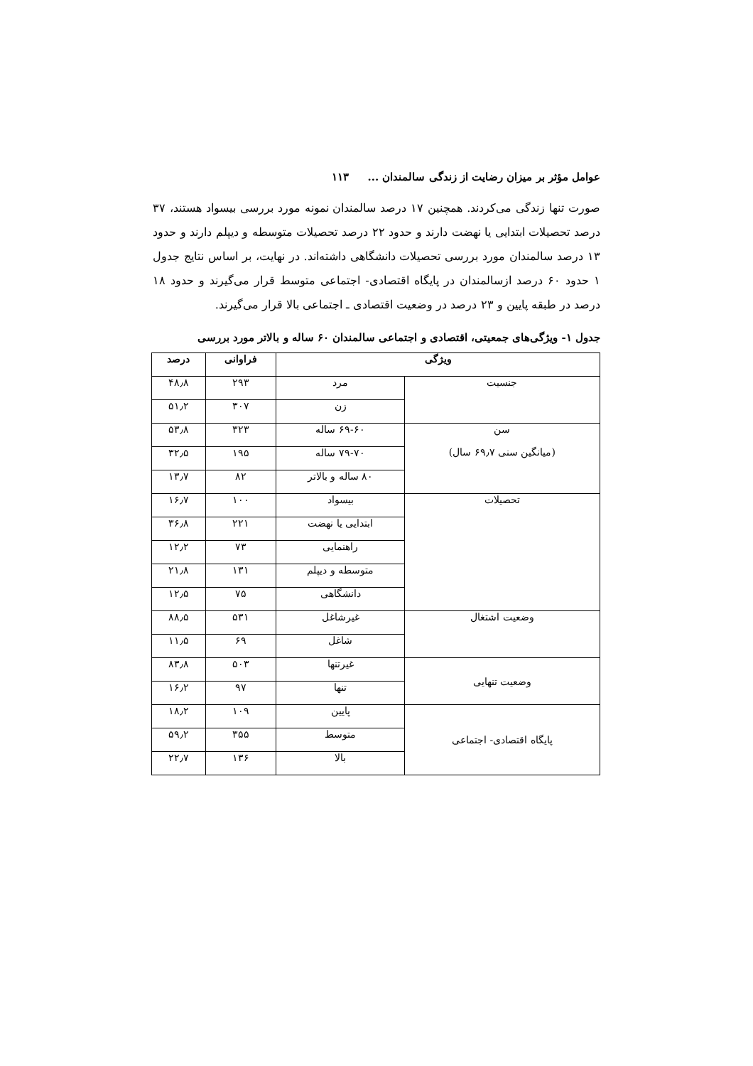عوامل مؤثر بر میزان رضایت از زندگی سالمندان ... ۱۱۳
صورت تنها زندگی می‌کردند. همچنین ۱۷ درصد سالمندان نمونه مورد بررسی بیسواد هستند، ۳۷ درصد تحصیلات ابتدایی یا نهضت دارند و حدود ۲۲ درصد تحصیلات متوسطه و دیپلم دارند و حدود ۱۳ درصد سالمندان مورد بررسی تحصیلات دانشگاهی داشته‌اند. در نهایت، بر اساس نتایج جدول ۱ حدود ۶۰ درصد ازسالمندان در پایگاه اقتصادی- اجتماعی متوسط قرار می‌گیرند و حدود ۱۸ درصد در طبقه پایین و ۲۳ درصد در وضعیت اقتصادی ـ اجتماعی بالا قرار می‌گیرند.
جدول ۱- ویژگی‌های جمعیتی، اقتصادی و اجتماعی سالمندان ۶۰ ساله و بالاتر مورد بررسی
| ویژگی | | فراوانی | درصد |
| --- | --- | --- | --- |
| جنسیت | مرد | ۲۹۳ | ۴۸٫۸ |
| | زن | ۳۰۷ | ۵۱٫۲ |
| سن (میانگین سنی ۶۹٫۷ سال) | ۶۹-۶۰ ساله | ۳۲۳ | ۵۳٫۸ |
| | ۷۹-۷۰ ساله | ۱۹۵ | ۳۲٫۵ |
| | ۸۰ ساله و بالاتر | ۸۲ | ۱۳٫۷ |
| تحصیلات | بیسواد | ۱۰۰ | ۱۶٫۷ |
| | ابتدایی یا نهضت | ۲۲۱ | ۳۶٫۸ |
| | راهنمایی | ۷۳ | ۱۲٫۲ |
| | متوسطه و دیپلم | ۱۳۱ | ۲۱٫۸ |
| | دانشگاهی | ۷۵ | ۱۲٫۵ |
| وضعیت اشتغال | غیرشاغل | ۵۳۱ | ۸۸٫۵ |
| | شاغل | ۶۹ | ۱۱٫۵ |
| وضعیت تنهایی | غیرتنها | ۵۰۳ | ۸۳٫۸ |
| | تنها | ۹۷ | ۱۶٫۲ |
| پایگاه اقتصادی- اجتماعی | پایین | ۱۰۹ | ۱۸٫۲ |
| | متوسط | ۳۵۵ | ۵۹٫۲ |
| | بالا | ۱۳۶ | ۲۲٫۷ |